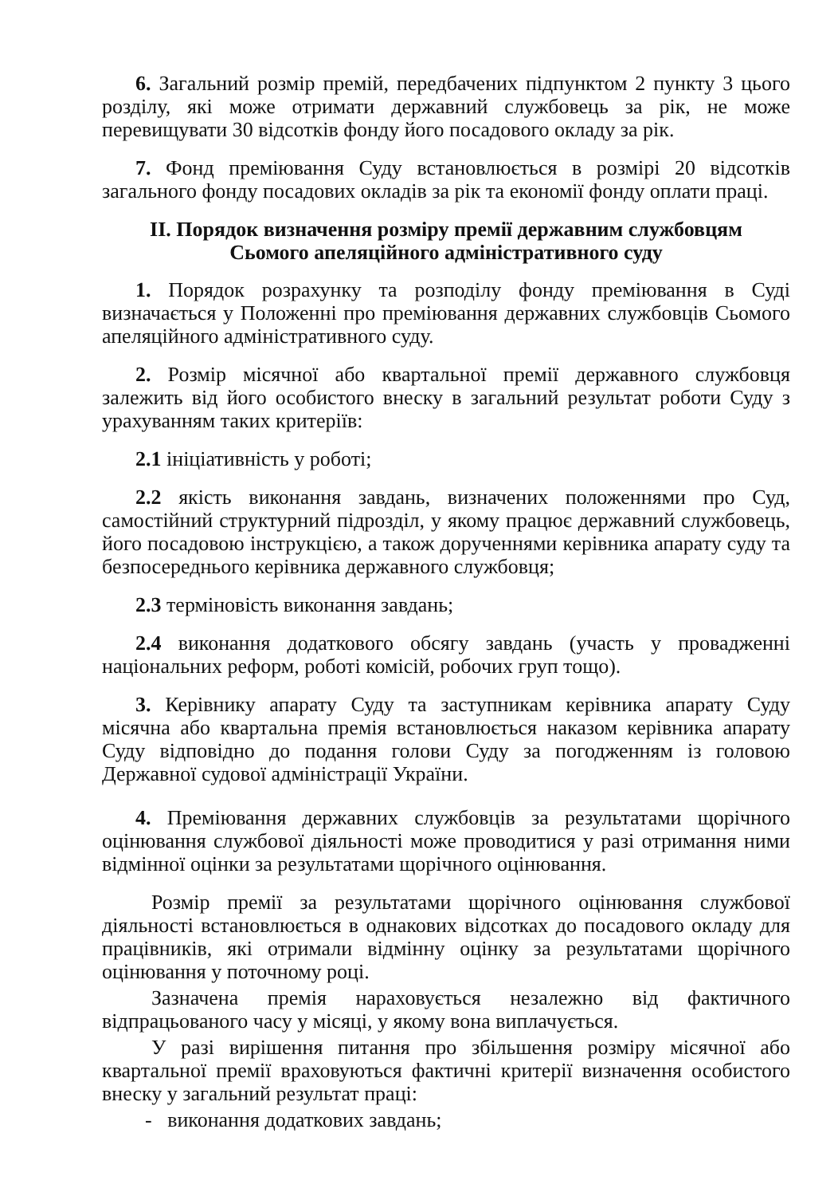6. Загальний розмір премій, передбачених підпунктом 2 пункту 3 цього розділу, які може отримати державний службовець за рік, не може перевищувати 30 відсотків фонду його посадового окладу за рік.
7. Фонд преміювання Суду встановлюється в розмірі 20 відсотків загального фонду посадових окладів за рік та економії фонду оплати праці.
II. Порядок визначення розміру премії державним службовцям
Сьомого апеляційного адміністративного суду
1. Порядок розрахунку та розподілу фонду преміювання в Суді визначається у Положенні про преміювання державних службовців Сьомого апеляційного адміністративного суду.
2. Розмір місячної або квартальної премії державного службовця залежить від його особистого внеску в загальний результат роботи Суду з урахуванням таких критеріїв:
2.1 ініціативність у роботі;
2.2 якість виконання завдань, визначених положеннями про Суд, самостійний структурний підрозділ, у якому працює державний службовець, його посадовою інструкцією, а також дорученнями керівника апарату суду та безпосереднього керівника державного службовця;
2.3 терміновість виконання завдань;
2.4 виконання додаткового обсягу завдань (участь у провадженні національних реформ, роботі комісій, робочих груп тощо).
3. Керівнику апарату Суду та заступникам керівника апарату Суду місячна або квартальна премія встановлюється наказом керівника апарату Суду відповідно до подання голови Суду за погодженням із головою Державної судової адміністрації України.
4. Преміювання державних службовців за результатами щорічного оцінювання службової діяльності може проводитися у разі отримання ними відмінної оцінки за результатами щорічного оцінювання.
Розмір премії за результатами щорічного оцінювання службової діяльності встановлюється в однакових відсотках до посадового окладу для працівників, які отримали відмінну оцінку за результатами щорічного оцінювання у поточному році.
Зазначена премія нараховується незалежно від фактичного відпрацьованого часу у місяці, у якому вона виплачується.
У разі вирішення питання про збільшення розміру місячної або квартальної премії враховуються фактичні критерії визначення особистого внеску у загальний результат праці:
- виконання додаткових завдань;